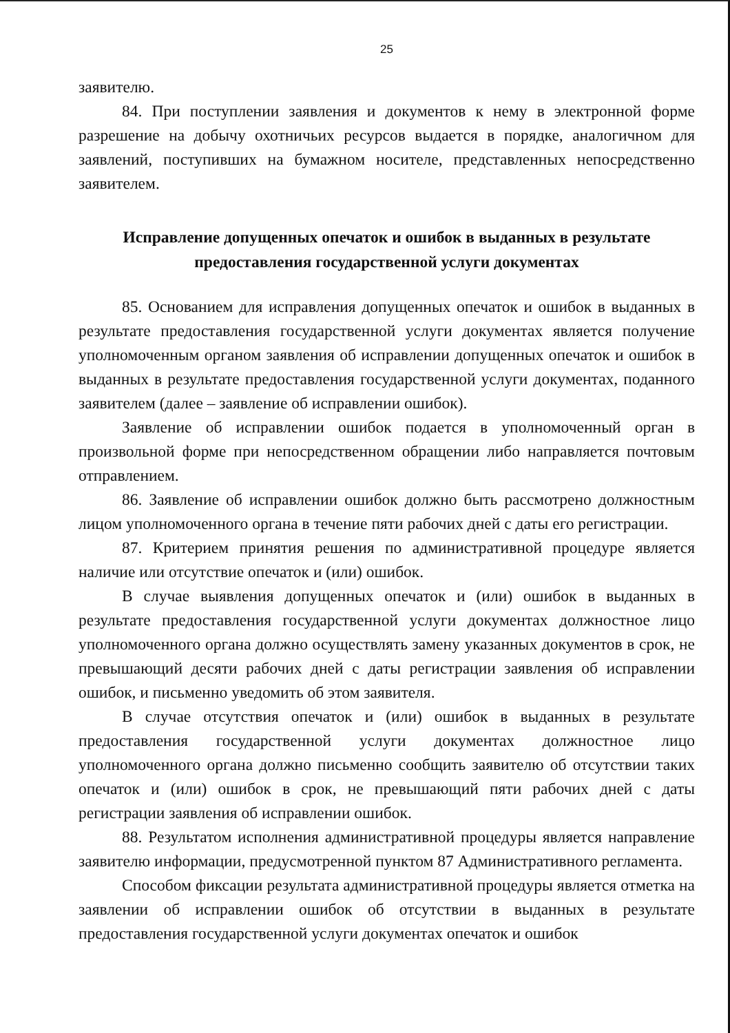25
заявителю.
84. При поступлении заявления и документов к нему в электронной форме разрешение на добычу охотничьих ресурсов выдается в порядке, аналогичном для заявлений, поступивших на бумажном носителе, представленных непосредственно заявителем.
Исправление допущенных опечаток и ошибок в выданных в результате предоставления государственной услуги документах
85. Основанием для исправления допущенных опечаток и ошибок в выданных в результате предоставления государственной услуги документах является получение уполномоченным органом заявления об исправлении допущенных опечаток и ошибок в выданных в результате предоставления государственной услуги документах, поданного заявителем (далее – заявление об исправлении ошибок).
Заявление об исправлении ошибок подается в уполномоченный орган в произвольной форме при непосредственном обращении либо направляется почтовым отправлением.
86. Заявление об исправлении ошибок должно быть рассмотрено должностным лицом уполномоченного органа в течение пяти рабочих дней с даты его регистрации.
87. Критерием принятия решения по административной процедуре является наличие или отсутствие опечаток и (или) ошибок.
В случае выявления допущенных опечаток и (или) ошибок в выданных в результате предоставления государственной услуги документах должностное лицо уполномоченного органа должно осуществлять замену указанных документов в срок, не превышающий десяти рабочих дней с даты регистрации заявления об исправлении ошибок, и письменно уведомить об этом заявителя.
В случае отсутствия опечаток и (или) ошибок в выданных в результате предоставления государственной услуги документах должностное лицо уполномоченного органа должно письменно сообщить заявителю об отсутствии таких опечаток и (или) ошибок в срок, не превышающий пяти рабочих дней с даты регистрации заявления об исправлении ошибок.
88. Результатом исполнения административной процедуры является направление заявителю информации, предусмотренной пунктом 87 Административного регламента.
Способом фиксации результата административной процедуры является отметка на заявлении об исправлении ошибок об отсутствии в выданных в результате предоставления государственной услуги документах опечаток и ошибок